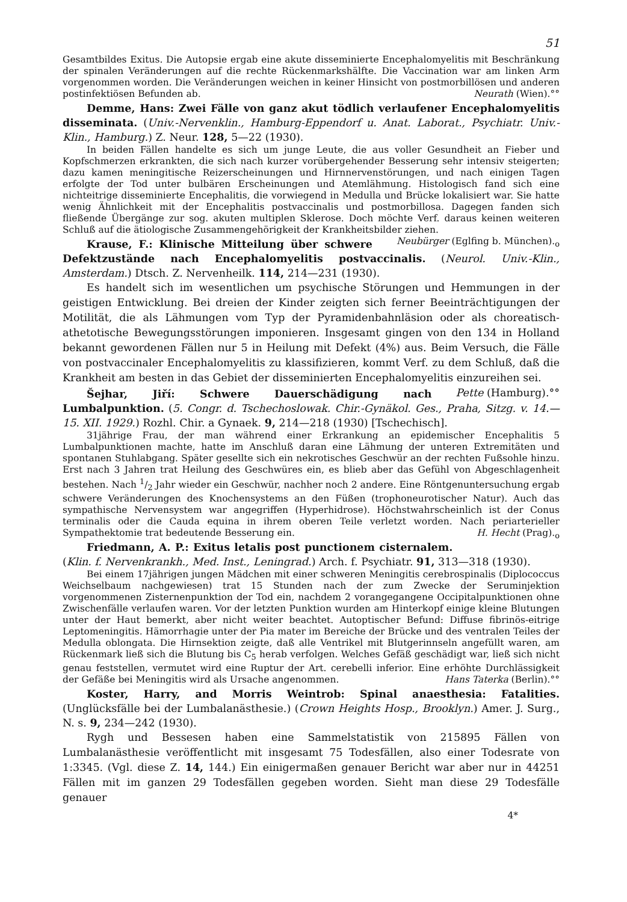51
Gesamtbildes Exitus. Die Autopsie ergab eine akute disseminierte Encephalomyelitis mit Beschränkung der spinalen Veränderungen auf die rechte Rückenmarkshälfte. Die Vaccination war am linken Arm vorgenommen worden. Die Veränderungen weichen in keiner Hinsicht von postmorbillösen und anderen postinfektiösen Befunden ab. Neurath (Wien).°°
Demme, Hans: Zwei Fälle von ganz akut tödlich verlaufener Encephalomyelitis disseminata. (Univ.-Nervenklin., Hamburg-Eppendorf u. Anat. Laborat., Psychiatr. Univ.-Klin., Hamburg.) Z. Neur. 128, 5—22 (1930).
In beiden Fällen handelte es sich um junge Leute, die aus voller Gesundheit an Fieber und Kopfschmerzen erkrankten, die sich nach kurzer vorübergehender Besserung sehr intensiv steigerten; dazu kamen meningitische Reizerscheinungen und Hirnnervenstörungen, und nach einigen Tagen erfolgte der Tod unter bulbären Erscheinungen und Atemlähmung. Histologisch fand sich eine nichteitrige disseminierte Encephalitis, die vorwiegend in Medulla und Brücke lokalisiert war. Sie hatte wenig Ähnlichkeit mit der Encephalitis postvaccinalis und postmorbillosa. Dagegen fanden sich fließende Übergänge zur sog. akuten multiplen Sklerose. Doch möchte Verf. daraus keinen weiteren Schluß auf die ätiologische Zusammengehörigkeit der Krankheitsbilder ziehen. Neubürger (Eglfing b. München).<sub>o</sub>
Krause, F.: Klinische Mitteilung über schwere Defektzustände nach Encephalomyelitis postvaccinalis. (Neurol. Univ.-Klin., Amsterdam.) Dtsch. Z. Nervenheilk. 114, 214—231 (1930).
Es handelt sich im wesentlichen um psychische Störungen und Hemmungen in der geistigen Entwicklung. Bei dreien der Kinder zeigten sich ferner Beeinträchtigungen der Motilität, die als Lähmungen vom Typ der Pyramidenbahnläsion oder als choreatisch-athetotische Bewegungsstörungen imponieren. Insgesamt gingen von den 134 in Holland bekannt gewordenen Fällen nur 5 in Heilung mit Defekt (4%) aus. Beim Versuch, die Fälle von postvaccinaler Encephalomyelitis zu klassifizieren, kommt Verf. zu dem Schluß, daß die Krankheit am besten in das Gebiet der disseminierten Encephalomyelitis einzureihen sei. Pette (Hamburg).°°
Šejhar, Jiří: Schwere Dauerschädigung nach Lumbalpunktion. (5. Congr. d. Tschechoslowak. Chir.-Gynäkol. Ges., Praha, Sitzg. v. 14.—15. XII. 1929.) Rozhl. Chir. a Gynaek. 9, 214—218 (1930) [Tschechisch].
31jährige Frau, der man während einer Erkrankung an epidemischer Encephalitis 5 Lumbalpunktionen machte, hatte im Anschluß daran eine Lähmung der unteren Extremitäten und spontanen Stuhlabgang. Später gesellte sich ein nekrotisches Geschwür an der rechten Fußsohle hinzu. Erst nach 3 Jahren trat Heilung des Geschwüres ein, es blieb aber das Gefühl von Abgeschlagenheit bestehen. Nach 1/2 Jahr wieder ein Geschwür, nachher noch 2 andere. Eine Röntgenuntersuchung ergab schwere Veränderungen des Knochensystems an den Füßen (trophoneurotischer Natur). Auch das sympathische Nervensystem war angegriffen (Hyperhidrose). Höchstwahrscheinlich ist der Conus terminalis oder die Cauda equina in ihrem oberen Teile verletzt worden. Nach periarterieller Sympathektomie trat bedeutende Besserung ein. H. Hecht (Prag).<sub>o</sub>
Friedmann, A. P.: Exitus letalis post punctionem cisternalem. (Klin. f. Nervenkrankh., Med. Inst., Leningrad.) Arch. f. Psychiatr. 91, 313—318 (1930).
Bei einem 17jährigen jungen Mädchen mit einer schweren Meningitis cerebrospinalis (Diplococcus Weichselbaum nachgewiesen) trat 15 Stunden nach der zum Zwecke der Seruminjektion vorgenommenen Zisternenpunktion der Tod ein, nachdem 2 vorangegangene Occipitalpunktionen ohne Zwischenfälle verlaufen waren. Vor der letzten Punktion wurden am Hinterkopf einige kleine Blutungen unter der Haut bemerkt, aber nicht weiter beachtet. Autoptischer Befund: Diffuse fibrinös-eitrige Leptomeningitis. Hämorrhagie unter der Pia mater im Bereiche der Brücke und des ventralen Teiles der Medulla oblongata. Die Hirnsektion zeigte, daß alle Ventrikel mit Blutgerinnseln angefüllt waren, am Rückenmark ließ sich die Blutung bis C<sub>5</sub> herab verfolgen. Welches Gefäß geschädigt war, ließ sich nicht genau feststellen, vermutet wird eine Ruptur der Art. cerebelli inferior. Eine erhöhte Durchlässigkeit der Gefäße bei Meningitis wird als Ursache angenommen. Hans Taterka (Berlin).°°
Koster, Harry, and Morris Weintrob: Spinal anaesthesia: Fatalities. (Unglücksfälle bei der Lumbalanästhesie.) (Crown Heights Hosp., Brooklyn.) Amer. J. Surg., N. s. 9, 234—242 (1930).
Rygh und Bessesen haben eine Sammelstatistik von 215895 Fällen von Lumbalanästhesie veröffentlicht mit insgesamt 75 Todesfällen, also einer Todesrate von 1:3345. (Vgl. diese Z. 14, 144.) Ein einigermaßen genauer Bericht war aber nur in 44251 Fällen mit im ganzen 29 Todesfällen gegeben worden. Sieht man diese 29 Todesfälle genauer
4*